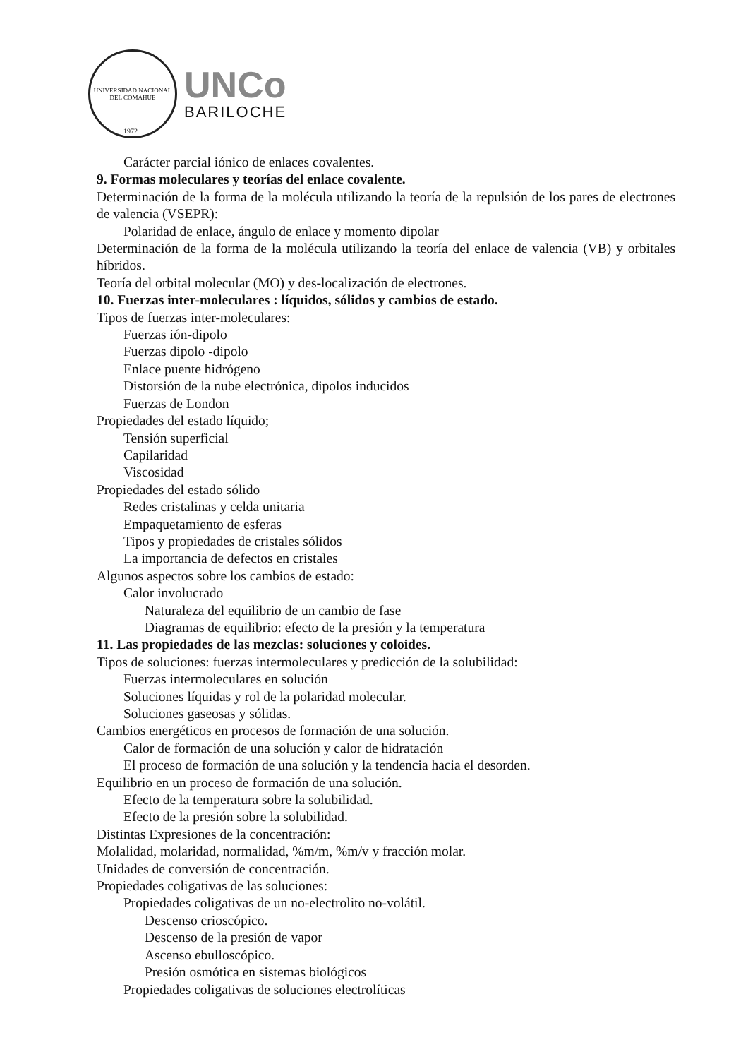UNIVERSIDAD NACIONAL DEL COMAHUE
UNCo
BARILOCHE
1972
Carácter parcial iónico de enlaces covalentes.
9. Formas moleculares y teorías del enlace covalente.
Determinación de la forma de la molécula utilizando la teoría de la repulsión de los pares de electrones de valencia (VSEPR):
Polaridad de enlace, ángulo de enlace y momento dipolar
Determinación de la forma de la molécula utilizando la teoría del enlace de valencia (VB) y orbitales híbridos.
Teoría del orbital molecular (MO) y des-localización de electrones.
10. Fuerzas inter-moleculares : líquidos, sólidos y cambios de estado.
Tipos de fuerzas inter-moleculares:
Fuerzas ión-dipolo
Fuerzas dipolo -dipolo
Enlace puente hidrógeno
Distorsión de la nube electrónica, dipolos inducidos
Fuerzas de London
Propiedades del estado líquido;
Tensión superficial
Capilaridad
Viscosidad
Propiedades del estado sólido
Redes cristalinas y celda unitaria
Empaquetamiento de esferas
Tipos y propiedades de cristales sólidos
La importancia de defectos en cristales
Algunos aspectos sobre los cambios de estado:
Calor involucrado
Naturaleza del equilibrio de un cambio de fase
Diagramas de equilibrio: efecto de la presión y la temperatura
11. Las propiedades de las mezclas: soluciones y coloides.
Tipos de soluciones: fuerzas intermoleculares y predicción de la solubilidad:
Fuerzas intermoleculares en solución
Soluciones líquidas y rol de la polaridad molecular.
Soluciones gaseosas y sólidas.
Cambios energéticos en procesos de formación de una solución.
Calor de formación de una solución y calor de hidratación
El proceso de formación de una solución y la tendencia hacia el desorden.
Equilibrio en un proceso de formación de una solución.
Efecto de la temperatura sobre la solubilidad.
Efecto de la presión sobre la solubilidad.
Distintas Expresiones de la concentración:
Molalidad, molaridad, normalidad, %m/m, %m/v y fracción molar.
Unidades de conversión de concentración.
Propiedades coligativas de las soluciones:
Propiedades coligativas de un no-electrolito no-volátil.
Descenso crioscópico.
Descenso de la presión de vapor
Ascenso ebulloscópico.
Presión osmótica en sistemas biológicos
Propiedades coligativas de soluciones electrolíticas